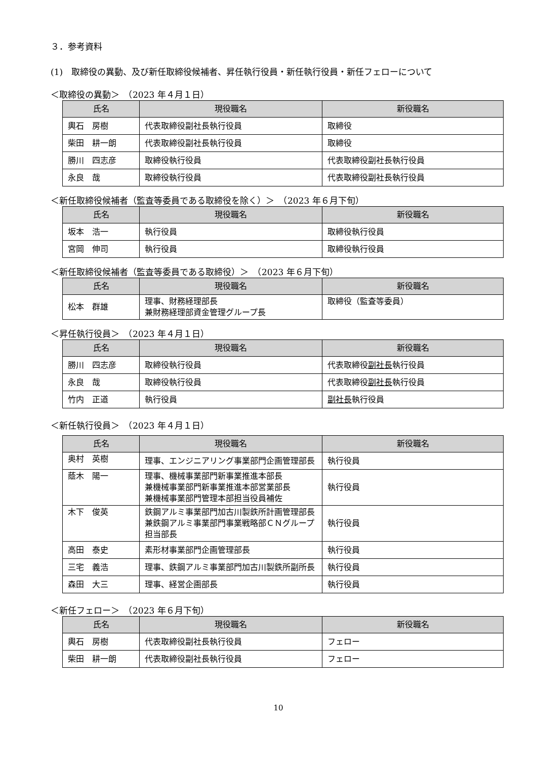３．参考資料
(1)　取締役の異動、及び新任取締役候補者、昇任執行役員・新任執行役員・新任フェローについて
＜取締役の異動＞　（2023 年４月１日）
| 氏名 | 現役職名 | 新役職名 |
| --- | --- | --- |
| 輿石 房樹 | 代表取締役副社長執行役員 | 取締役 |
| 柴田 耕一朗 | 代表取締役副社長執行役員 | 取締役 |
| 勝川 四志彦 | 取締役執行役員 | 代表取締役副社長執行役員 |
| 永良 哉 | 取締役執行役員 | 代表取締役副社長執行役員 |
＜新任取締役候補者（監査等委員である取締役を除く）＞　（2023 年６月下旬）
| 氏名 | 現役職名 | 新役職名 |
| --- | --- | --- |
| 坂本 浩一 | 執行役員 | 取締役執行役員 |
| 宮岡 伸司 | 執行役員 | 取締役執行役員 |
＜新任取締役候補者（監査等委員である取締役）＞　（2023 年６月下旬）
| 氏名 | 現役職名 | 新役職名 |
| --- | --- | --- |
| 松本 群雄 | 理事、財務経理部長 兼財務経理部資金管理グループ長 | 取締役（監査等委員） |
＜昇任執行役員＞　（2023 年４月１日）
| 氏名 | 現役職名 | 新役職名 |
| --- | --- | --- |
| 勝川 四志彦 | 取締役執行役員 | 代表取締役 副社長 執行役員 |
| 永良 哉 | 取締役執行役員 | 代表取締役 副社長 執行役員 |
| 竹内 正道 | 執行役員 | 副社長 執行役員 |
＜新任執行役員＞　（2023 年４月１日）
| 氏名 | 現役職名 | 新役職名 |
| --- | --- | --- |
| 奥村 英樹 | 理事、エンジニアリング事業部門企画管理部長 | 執行役員 |
| 蔭木 陽一 | 理事、機械事業部門新事業推進本部長 兼機械事業部門新事業推進本部営業部長 兼機械事業部門管理本部担当役員補佐 | 執行役員 |
| 木下 俊英 | 鉄鋼アルミ事業部門加古川製鉄所計画管理部長 兼鉄鋼アルミ事業部門事業戦略部ＣＮグループ担当部長 | 執行役員 |
| 高田 泰史 | 素形材事業部門企画管理部長 | 執行役員 |
| 三宅 義浩 | 理事、鉄鋼アルミ事業部門加古川製鉄所副所長 | 執行役員 |
| 森田 大三 | 理事、経営企画部長 | 執行役員 |
＜新任フェロー＞　（2023 年６月下旬）
| 氏名 | 現役職名 | 新役職名 |
| --- | --- | --- |
| 輿石 房樹 | 代表取締役副社長執行役員 | フェロー |
| 柴田 耕一朗 | 代表取締役副社長執行役員 | フェロー |
10